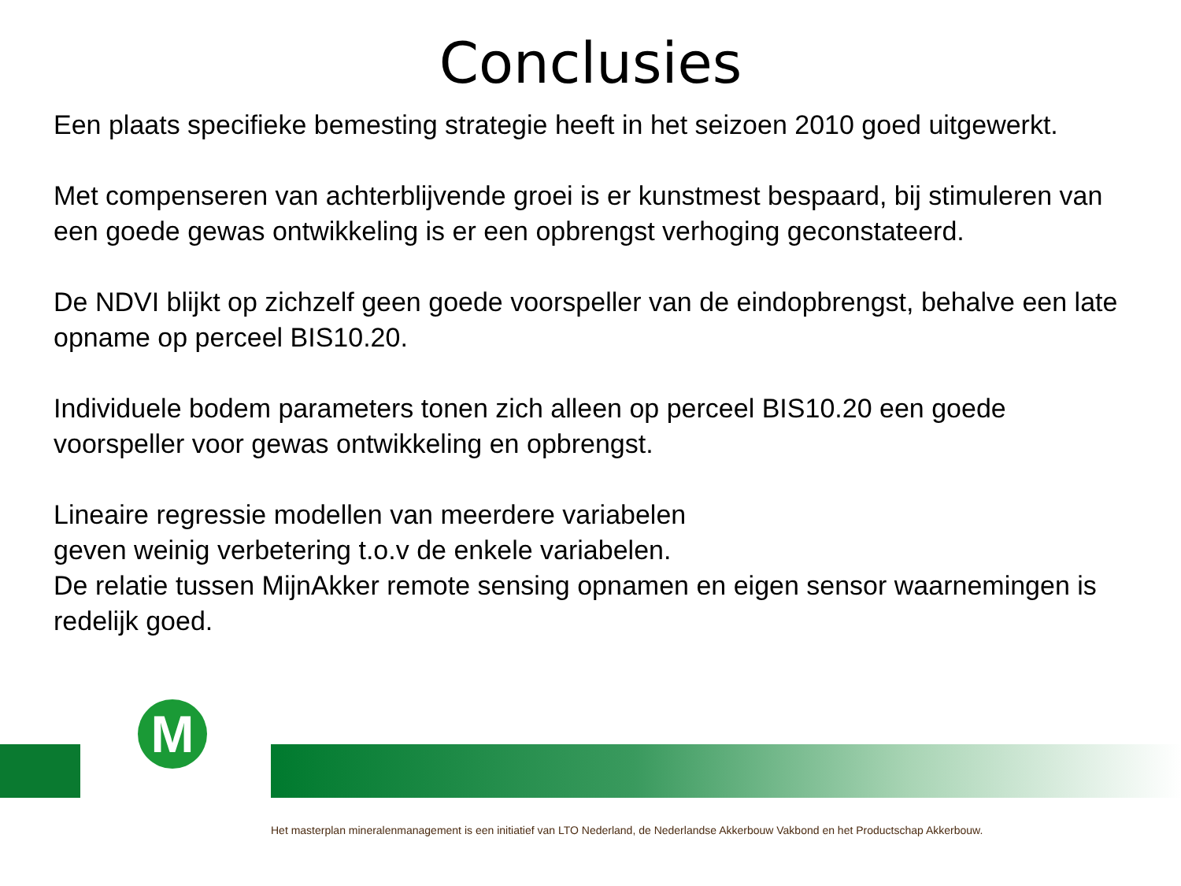Conclusies
Een plaats specifieke bemesting strategie heeft in het seizoen 2010 goed uitgewerkt.
Met compenseren van achterblijvende groei is er kunstmest bespaard, bij stimuleren van een goede gewas ontwikkeling is er een opbrengst verhoging geconstateerd.
De NDVI blijkt op zichzelf geen goede voorspeller van de eindopbrengst, behalve een late opname op perceel BIS10.20.
Individuele bodem parameters tonen zich alleen op perceel BIS10.20 een goede voorspeller voor gewas ontwikkeling en opbrengst.
Lineaire regressie modellen van meerdere variabelen
geven weinig verbetering t.o.v de enkele variabelen.
De relatie tussen MijnAkker remote sensing opnamen en eigen sensor waarnemingen is redelijk goed.
M
Het masterplan mineralenmanagement is een initiatief van LTO Nederland, de Nederlandse Akkerbouw Vakbond en het Productschap Akkerbouw.